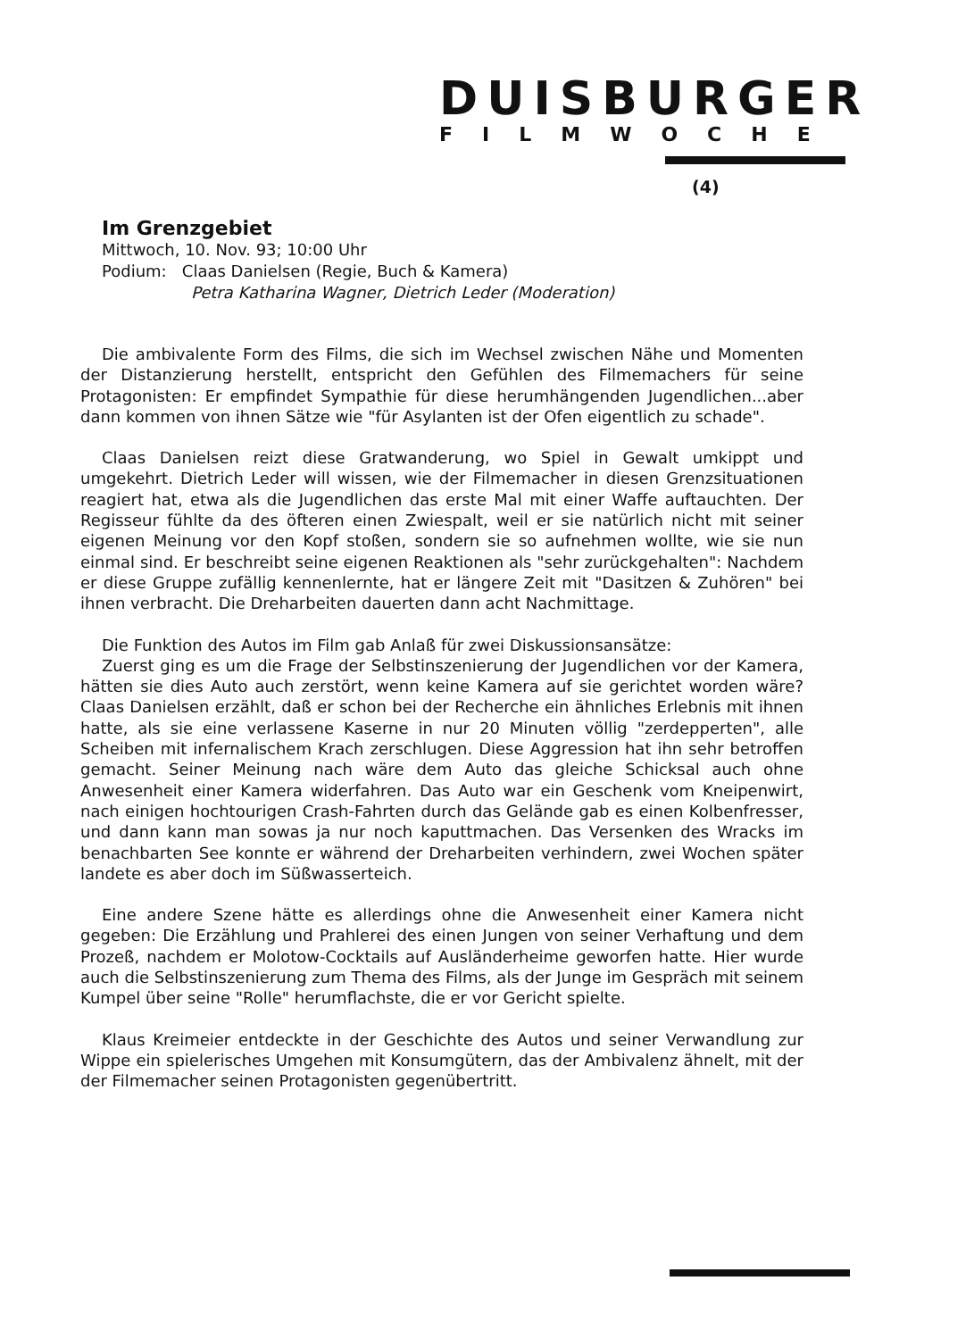DUISBURGER
FILMWOCHE
(4)
Im Grenzgebiet
Mittwoch, 10. Nov. 93; 10:00 Uhr
Podium: Claas Danielsen (Regie, Buch & Kamera)
Petra Katharina Wagner, Dietrich Leder (Moderation)
Die ambivalente Form des Films, die sich im Wechsel zwischen Nähe und Momenten der Distanzierung herstellt, entspricht den Gefühlen des Filmemachers für seine Protagonisten: Er empfindet Sympathie für diese herumhängenden Jugendlichen...aber dann kommen von ihnen Sätze wie "für Asylanten ist der Ofen eigentlich zu schade".
Claas Danielsen reizt diese Gratwanderung, wo Spiel in Gewalt umkippt und umgekehrt. Dietrich Leder will wissen, wie der Filmemacher in diesen Grenzsituationen reagiert hat, etwa als die Jugendlichen das erste Mal mit einer Waffe auftauchten. Der Regisseur fühlte da des öfteren einen Zwiespalt, weil er sie natürlich nicht mit seiner eigenen Meinung vor den Kopf stoßen, sondern sie so aufnehmen wollte, wie sie nun einmal sind. Er beschreibt seine eigenen Reaktionen als "sehr zurückgehalten": Nachdem er diese Gruppe zufällig kennenlernte, hat er längere Zeit mit "Dasitzen & Zuhören" bei ihnen verbracht. Die Dreharbeiten dauerten dann acht Nachmittage.
Die Funktion des Autos im Film gab Anlaß für zwei Diskussionsansätze:
Zuerst ging es um die Frage der Selbstinszenierung der Jugendlichen vor der Kamera, hätten sie dies Auto auch zerstört, wenn keine Kamera auf sie gerichtet worden wäre? Claas Danielsen erzählt, daß er schon bei der Recherche ein ähnliches Erlebnis mit ihnen hatte, als sie eine verlassene Kaserne in nur 20 Minuten völlig "zerdepperten", alle Scheiben mit infernalischem Krach zerschlugen. Diese Aggression hat ihn sehr betroffen gemacht. Seiner Meinung nach wäre dem Auto das gleiche Schicksal auch ohne Anwesenheit einer Kamera widerfahren. Das Auto war ein Geschenk vom Kneipenwirt, nach einigen hochtourigen Crash-Fahrten durch das Gelände gab es einen Kolbenfresser, und dann kann man sowas ja nur noch kaputtmachen. Das Versenken des Wracks im benachbarten See konnte er während der Dreharbeiten verhindern, zwei Wochen später landete es aber doch im Süßwasserteich.
Eine andere Szene hätte es allerdings ohne die Anwesenheit einer Kamera nicht gegeben: Die Erzählung und Prahlerei des einen Jungen von seiner Verhaftung und dem Prozeß, nachdem er Molotow-Cocktails auf Ausländerheime geworfen hatte. Hier wurde auch die Selbstinszenierung zum Thema des Films, als der Junge im Gespräch mit seinem Kumpel über seine "Rolle" herumflachste, die er vor Gericht spielte.
Klaus Kreimeier entdeckte in der Geschichte des Autos und seiner Verwandlung zur Wippe ein spielerisches Umgehen mit Konsumgütern, das der Ambivalenz ähnelt, mit der der Filmemacher seinen Protagonisten gegenübertritt.